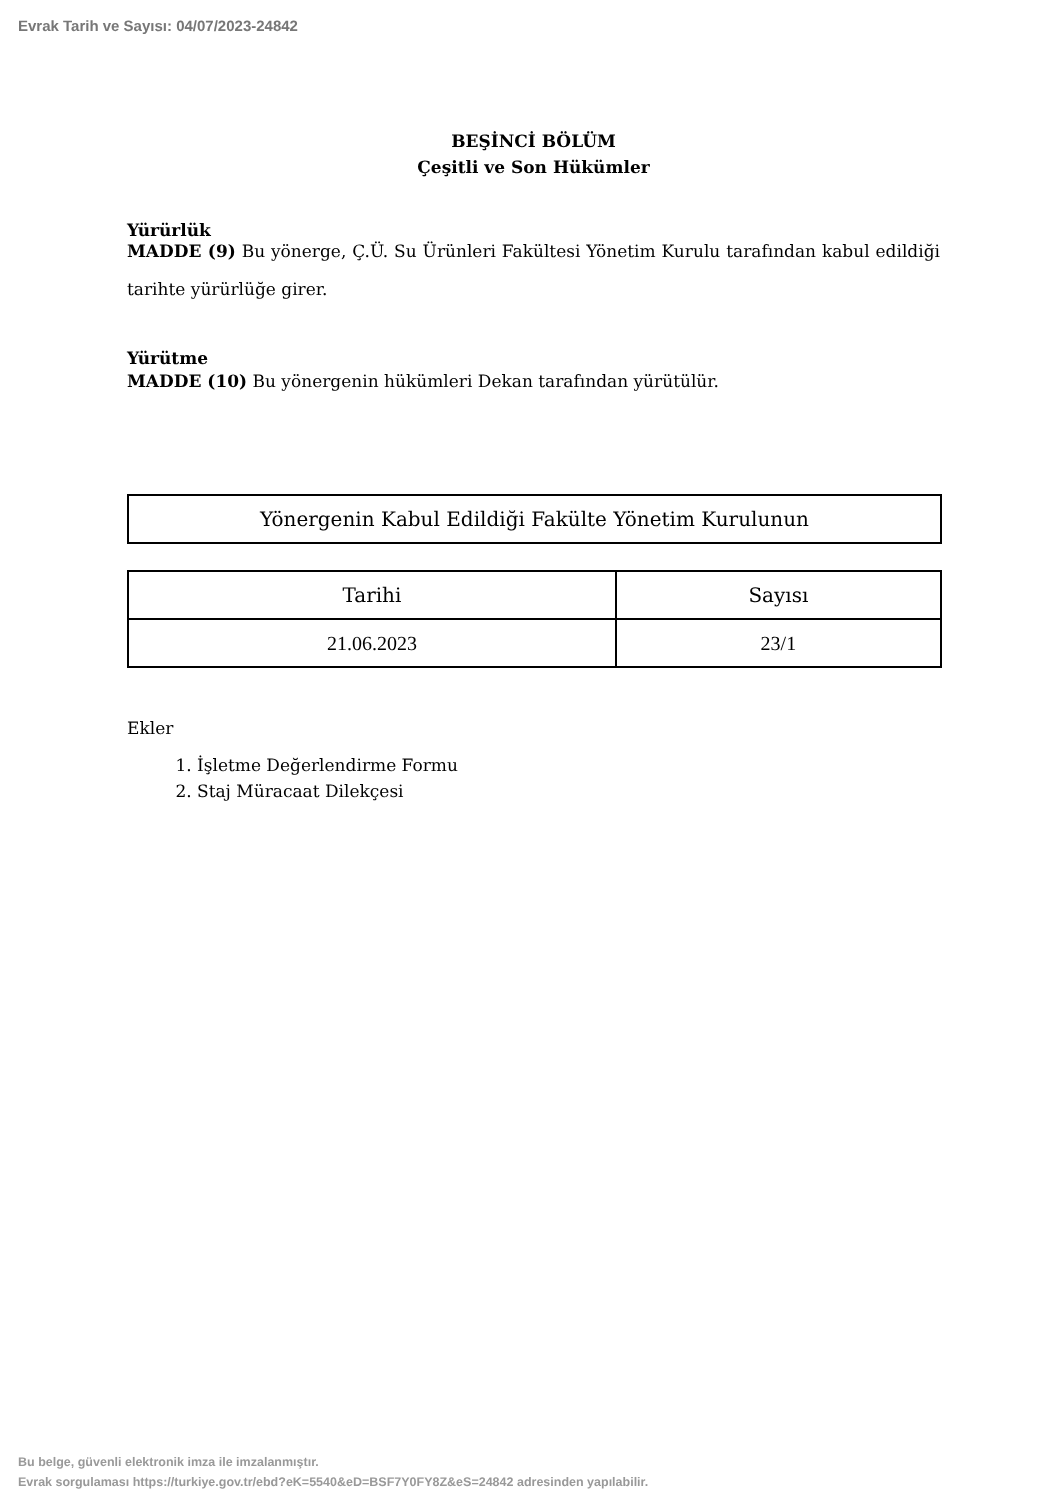Evrak Tarih ve Sayısı: 04/07/2023-24842
BEŞİNCİ BÖLÜM
Çeşitli ve Son Hükümler
Yürürlük
MADDE (9) Bu yönerge, Ç.Ü. Su Ürünleri Fakültesi Yönetim Kurulu tarafından kabul edildiği tarihte yürürlüğe girer.
Yürütme
MADDE (10) Bu yönergenin hükümleri Dekan tarafından yürütülür.
| Yönergenin Kabul Edildiği Fakülte Yönetim Kurulunun |
| Tarihi | Sayısı |
| 21.06.2023 | 23/1 |
Ekler
1. İşletme Değerlendirme Formu
2. Staj Müracaat Dilekçesi
Bu belge, güvenli elektronik imza ile imzalanmıştır.
Evrak sorgulaması https://turkiye.gov.tr/ebd?eK=5540&eD=BSF7Y0FY8Z&eS=24842 adresinden yapılabilir.